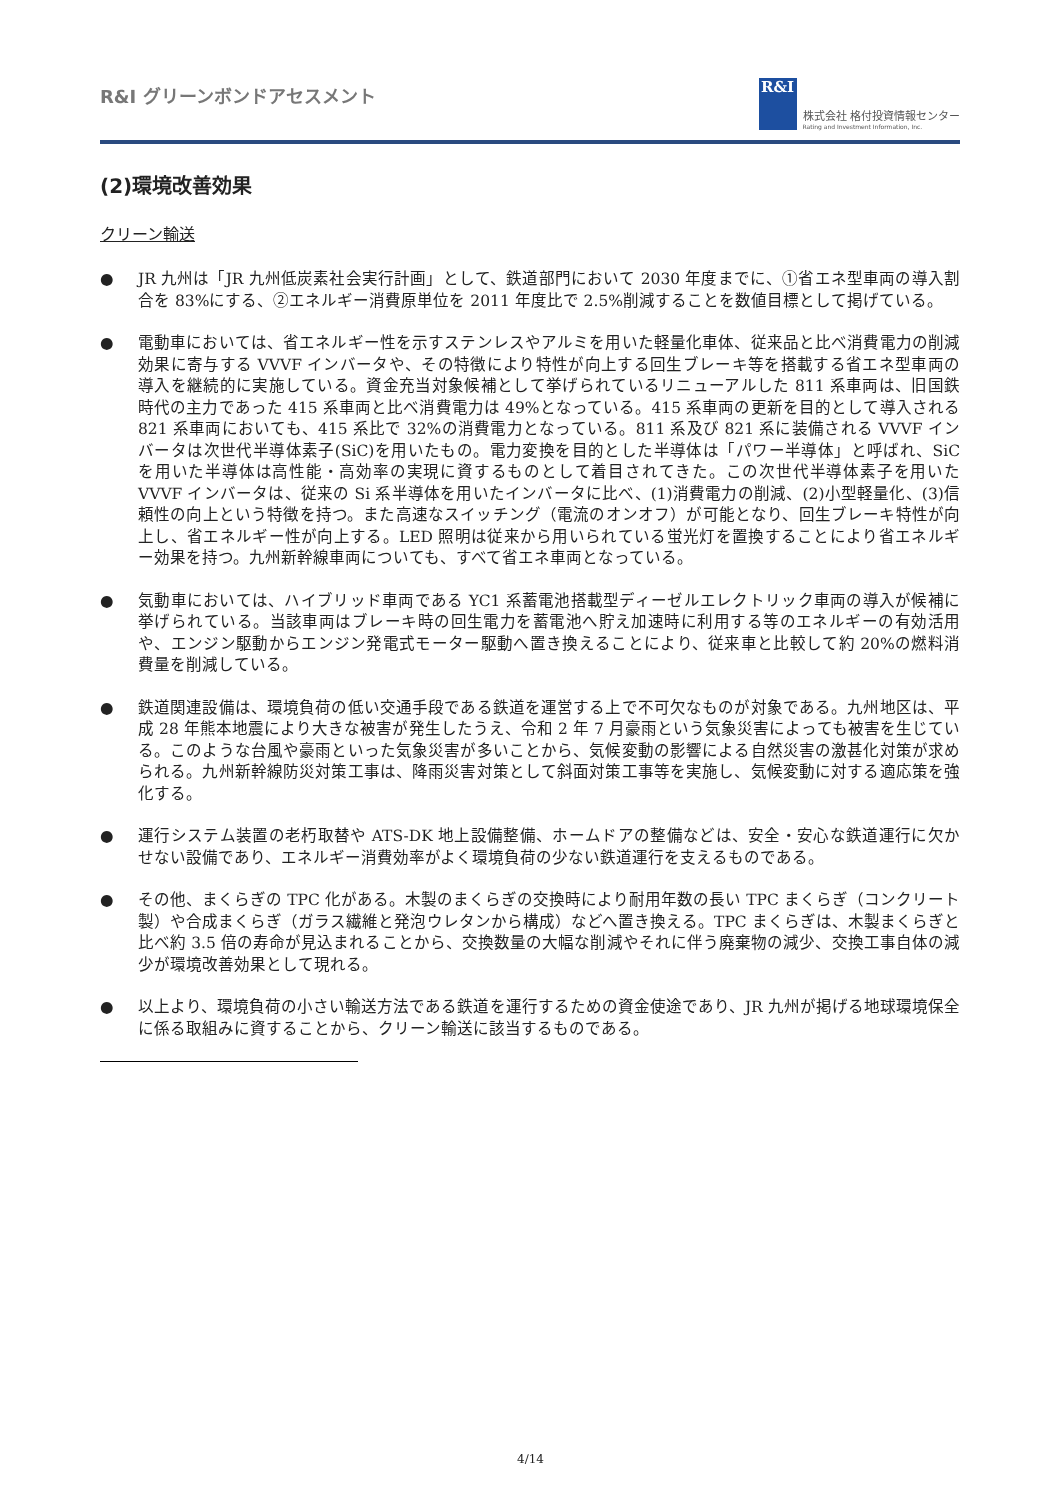R&I グリーンボンドアセスメント
R&I
株式会社 格付投資情報センター
Rating and Investment Information, Inc.
(2)環境改善効果
クリーン輸送
● JR 九州は「JR 九州低炭素社会実行計画」として、鉄道部門において 2030 年度までに、①省エネ型車両の導入割合を 83%にする、②エネルギー消費原単位を 2011 年度比で 2.5%削減することを数値目標として掲げている。
● 電動車においては、省エネルギー性を示すステンレスやアルミを用いた軽量化車体、従来品と比べ消費電力の削減効果に寄与する VVVF インバータや、その特徴により特性が向上する回生ブレーキ等を搭載する省エネ型車両の導入を継続的に実施している。資金充当対象候補として挙げられているリニューアルした 811 系車両は、旧国鉄時代の主力であった 415 系車両と比べ消費電力は 49%となっている。415 系車両の更新を目的として導入される 821 系車両においても、415 系比で 32%の消費電力となっている。811 系及び 821 系に装備される VVVF インバータは次世代半導体素子(SiC)を用いたもの。電力変換を目的とした半導体は「パワー半導体」と呼ばれ、SiC を用いた半導体は高性能・高効率の実現に資するものとして着目されてきた。この次世代半導体素子を用いた VVVF インバータは、従来の Si 系半導体を用いたインバータに比べ、(1)消費電力の削減、(2)小型軽量化、(3)信頼性の向上という特徴を持つ。また高速なスイッチング（電流のオンオフ）が可能となり、回生ブレーキ特性が向上し、省エネルギー性が向上する。LED 照明は従来から用いられている蛍光灯を置換することにより省エネルギー効果を持つ。九州新幹線車両についても、すべて省エネ車両となっている。
● 気動車においては、ハイブリッド車両である YC1 系蓄電池搭載型ディーゼルエレクトリック車両の導入が候補に挙げられている。当該車両はブレーキ時の回生電力を蓄電池へ貯え加速時に利用する等のエネルギーの有効活用や、エンジン駆動からエンジン発電式モーター駆動へ置き換えることにより、従来車と比較して約 20%の燃料消費量を削減している。
● 鉄道関連設備は、環境負荷の低い交通手段である鉄道を運営する上で不可欠なものが対象である。九州地区は、平成 28 年熊本地震により大きな被害が発生したうえ、令和 2 年 7 月豪雨という気象災害によっても被害を生じている。このような台風や豪雨といった気象災害が多いことから、気候変動の影響による自然災害の激甚化対策が求められる。九州新幹線防災対策工事は、降雨災害対策として斜面対策工事等を実施し、気候変動に対する適応策を強化する。
● 運行システム装置の老朽取替や ATS-DK 地上設備整備、ホームドアの整備などは、安全・安心な鉄道運行に欠かせない設備であり、エネルギー消費効率がよく環境負荷の少ない鉄道運行を支えるものである。
● その他、まくらぎの TPC 化がある。木製のまくらぎの交換時により耐用年数の長い TPC まくらぎ（コンクリート製）や合成まくらぎ（ガラス繊維と発泡ウレタンから構成）などへ置き換える。TPC まくらぎは、木製まくらぎと比べ約 3.5 倍の寿命が見込まれることから、交換数量の大幅な削減やそれに伴う廃棄物の減少、交換工事自体の減少が環境改善効果として現れる。
● 以上より、環境負荷の小さい輸送方法である鉄道を運行するための資金使途であり、JR 九州が掲げる地球環境保全に係る取組みに資することから、クリーン輸送に該当するものである。
4/14